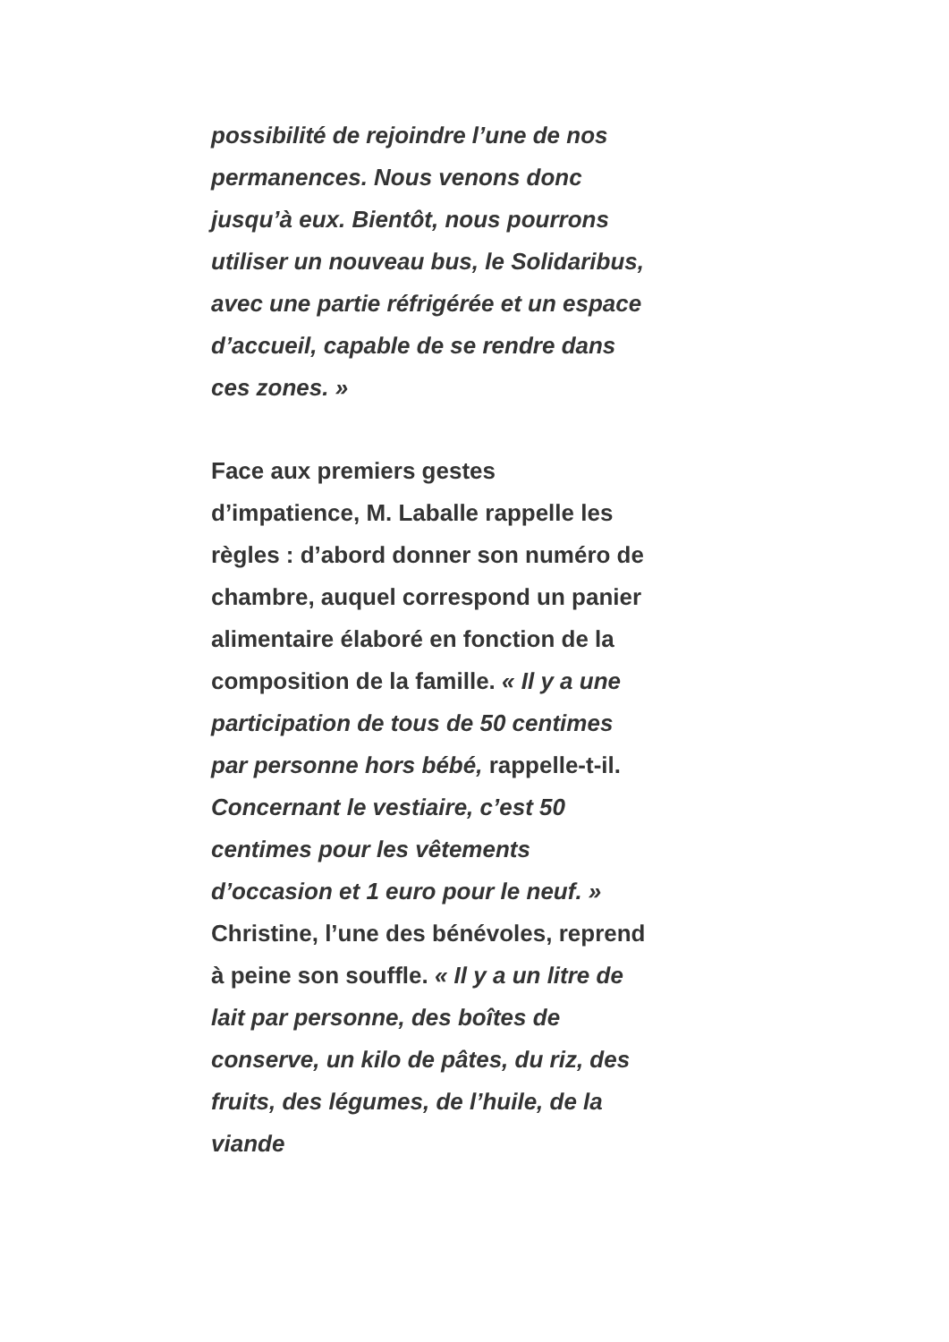possibilité de rejoindre l’une de nos permanences. Nous venons donc jusqu’à eux. Bientôt, nous pourrons utiliser un nouveau bus, le Solidaribus, avec une partie réfrigérée et un espace d’accueil, capable de se rendre dans ces zones. »
Face aux premiers gestes d’impatience, M. Laballe rappelle les règles : d’abord donner son numéro de chambre, auquel correspond un panier alimentaire élaboré en fonction de la composition de la famille. « Il y a une participation de tous de 50 centimes par personne hors bébé, rappelle-t-il. Concernant le vestiaire, c’est 50 centimes pour les vêtements d’occasion et 1 euro pour le neuf. » Christine, l’une des bénévoles, reprend à peine son souffle. « Il y a un litre de lait par personne, des boîtes de conserve, un kilo de pâtes, du riz, des fruits, des légumes, de l’huile, de la viande